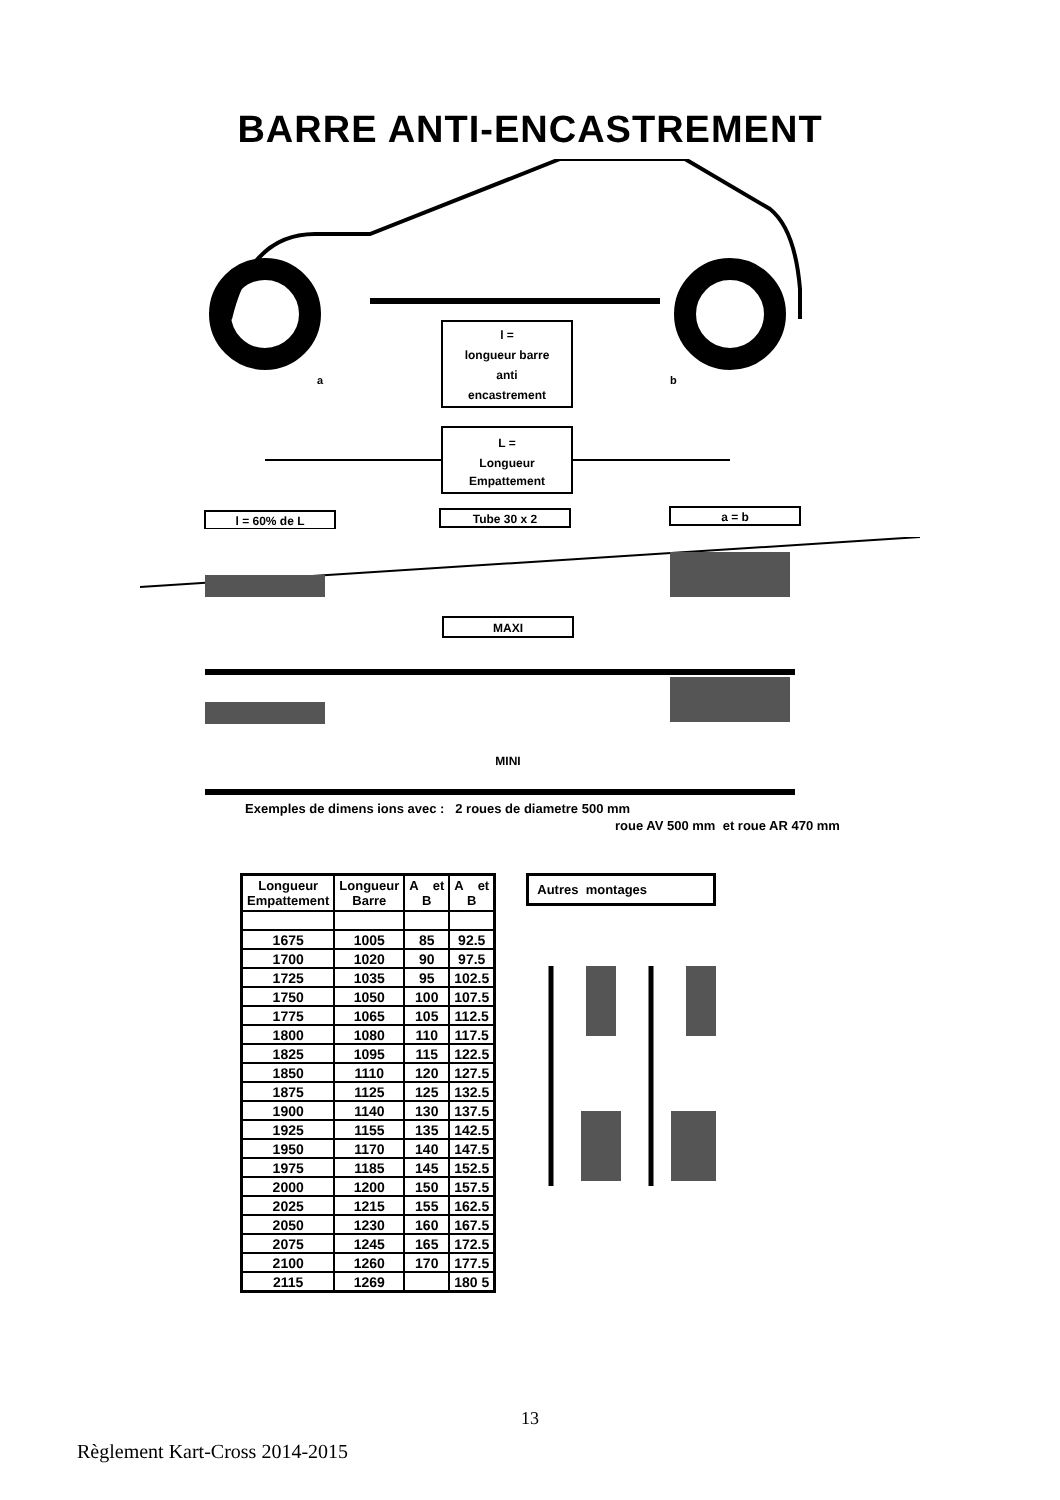BARRE ANTI-ENCASTREMENT
l =
longueur barre
anti
encastrement
L =
Longueur
Empattement
a
b
l = 60% de L
Tube 30 x 2
a = b
MAXI
MINI
Exemples de dimens ions avec : 2 roues de diametre 500 mm
roue AV 500 mm et roue AR 470 mm
| Longueur Empattement | Longueur Barre | A et B | A et B |
| --- | --- | --- | --- |
| 1675 | 1005 | 85 | 92.5 |
| 1700 | 1020 | 90 | 97.5 |
| 1725 | 1035 | 95 | 102.5 |
| 1750 | 1050 | 100 | 107.5 |
| 1775 | 1065 | 105 | 112.5 |
| 1800 | 1080 | 110 | 117.5 |
| 1825 | 1095 | 115 | 122.5 |
| 1850 | 1110 | 120 | 127.5 |
| 1875 | 1125 | 125 | 132.5 |
| 1900 | 1140 | 130 | 137.5 |
| 1925 | 1155 | 135 | 142.5 |
| 1950 | 1170 | 140 | 147.5 |
| 1975 | 1185 | 145 | 152.5 |
| 2000 | 1200 | 150 | 157.5 |
| 2025 | 1215 | 155 | 162.5 |
| 2050 | 1230 | 160 | 167.5 |
| 2075 | 1245 | 165 | 172.5 |
| 2100 | 1260 | 170 | 177.5 |
| 2115 | 1269 | | 180 5 |
Autres montages
13
Règlement Kart-Cross 2014-2015